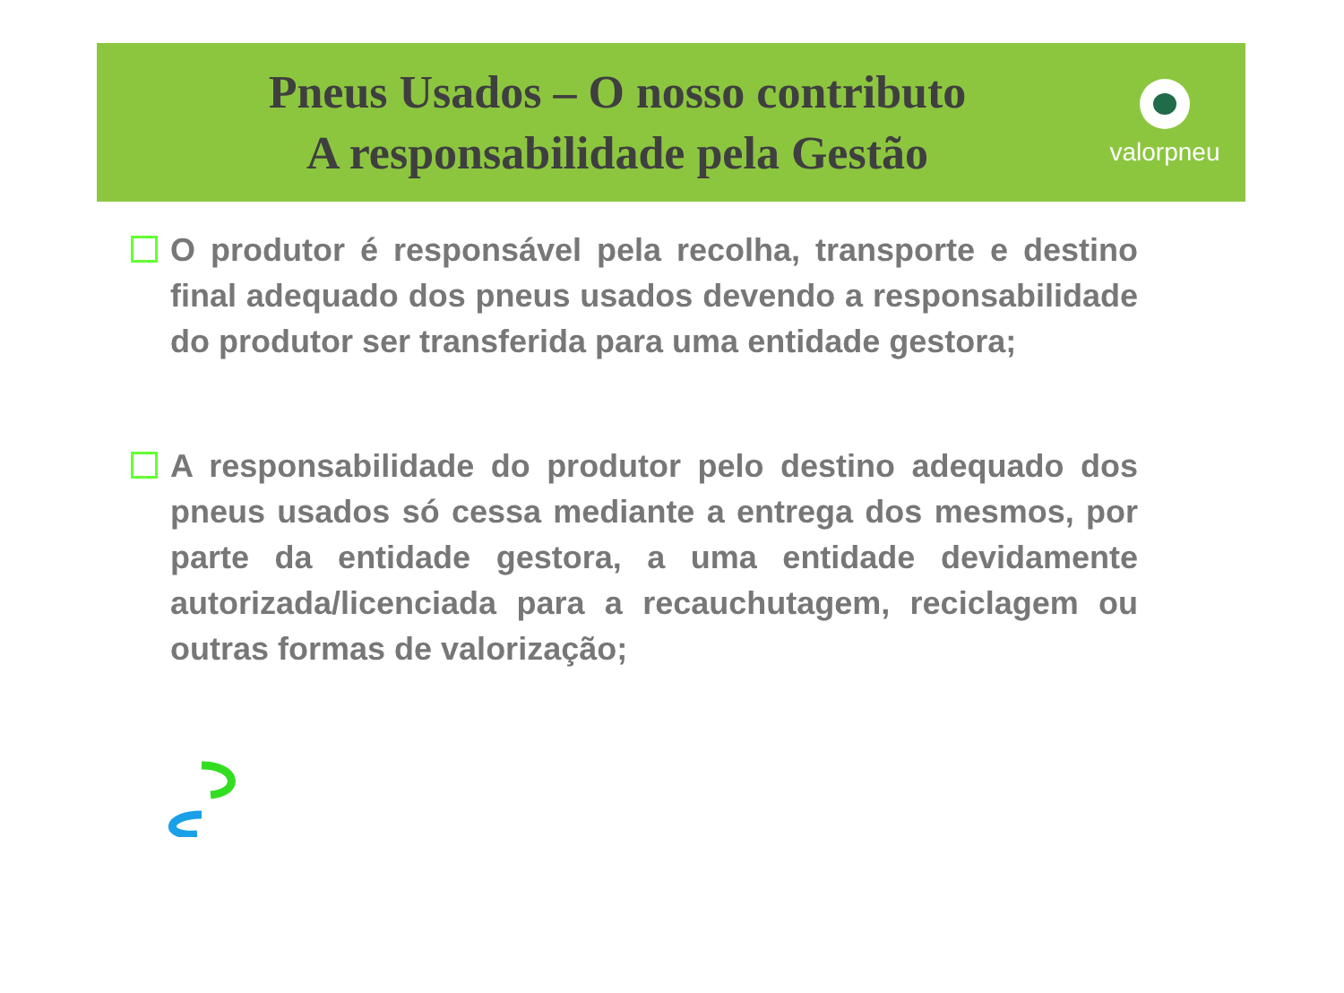Pneus Usados – O nosso contributo
A responsabilidade pela Gestão
valorpneu
O produtor é responsável pela recolha, transporte e destino final adequado dos pneus usados devendo a responsabilidade do produtor ser transferida para uma entidade gestora;
A responsabilidade do produtor pelo destino adequado dos pneus usados só cessa mediante a entrega dos mesmos, por parte da entidade gestora, a uma entidade devidamente autorizada/licenciada para a recauchutagem, reciclagem ou outras formas de valorização;